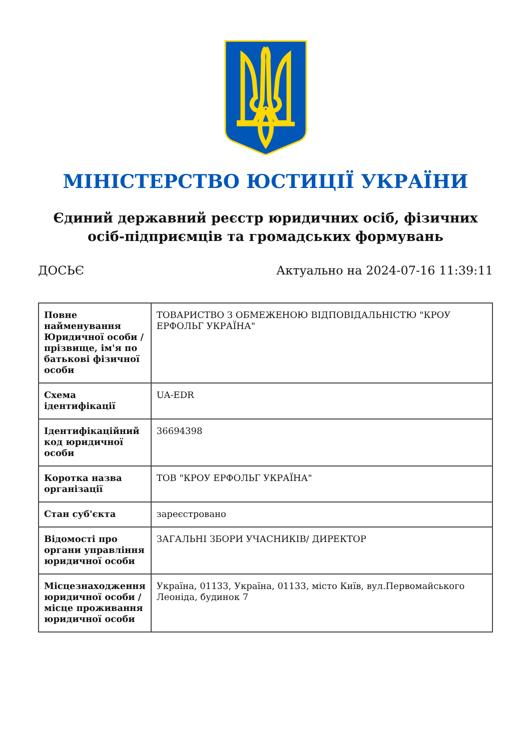МІНІСТЕРСТВО ЮСТИЦІЇ УКРАЇНИ
Єдиний державний реєстр юридичних осіб, фізичних осіб-підприємців та громадських формувань
ДОСЬЄ Актуально на 2024-07-16 11:39:11
| Повне найменування Юридичної особи / прізвище, ім'я по батькові фізичної особи | ТОВАРИСТВО З ОБМЕЖЕНОЮ ВІДПОВІДАЛЬНІСТЮ "КРОУ ЕРФОЛЬГ УКРАЇНА" |
| Схема ідентифікації | UA-EDR |
| Ідентифікаційний код юридичної особи | 36694398 |
| Коротка назва організації | ТОВ "КРОУ ЕРФОЛЬГ УКРАЇНА" |
| Стан суб'єкта | зареєстровано |
| Відомості про органи управління юридичної особи | ЗАГАЛЬНІ ЗБОРИ УЧАСНИКІВ/ ДИРЕКТОР |
| Місцезнаходження юридичної особи / місце проживання юридичної особи | Україна, 01133, Україна, 01133, місто Київ, вул.Первомайського Леоніда, будинок 7 |